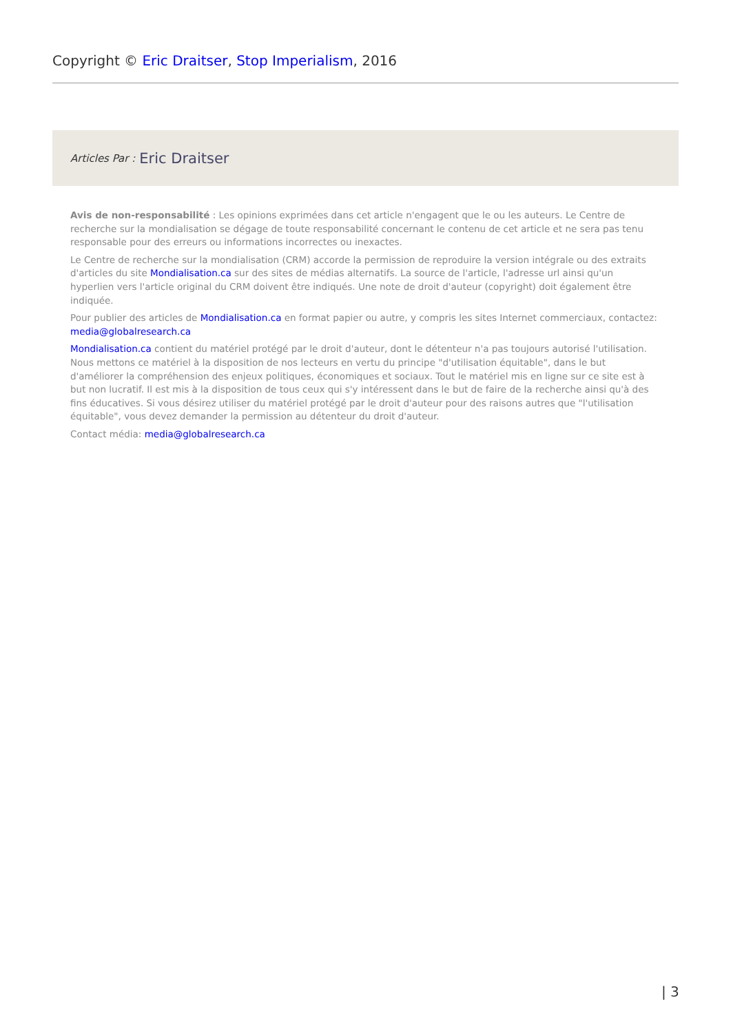Copyright © Eric Draitser, Stop Imperialism, 2016
Articles Par : Eric Draitser
Avis de non-responsabilité : Les opinions exprimées dans cet article n'engagent que le ou les auteurs. Le Centre de recherche sur la mondialisation se dégage de toute responsabilité concernant le contenu de cet article et ne sera pas tenu responsable pour des erreurs ou informations incorrectes ou inexactes.
Le Centre de recherche sur la mondialisation (CRM) accorde la permission de reproduire la version intégrale ou des extraits d'articles du site Mondialisation.ca sur des sites de médias alternatifs. La source de l'article, l'adresse url ainsi qu'un hyperlien vers l'article original du CRM doivent être indiqués. Une note de droit d'auteur (copyright) doit également être indiquée.
Pour publier des articles de Mondialisation.ca en format papier ou autre, y compris les sites Internet commerciaux, contactez: media@globalresearch.ca
Mondialisation.ca contient du matériel protégé par le droit d'auteur, dont le détenteur n'a pas toujours autorisé l'utilisation. Nous mettons ce matériel à la disposition de nos lecteurs en vertu du principe "d'utilisation équitable", dans le but d'améliorer la compréhension des enjeux politiques, économiques et sociaux. Tout le matériel mis en ligne sur ce site est à but non lucratif. Il est mis à la disposition de tous ceux qui s'y intéressent dans le but de faire de la recherche ainsi qu'à des fins éducatives. Si vous désirez utiliser du matériel protégé par le droit d'auteur pour des raisons autres que "l'utilisation équitable", vous devez demander la permission au détenteur du droit d'auteur.
Contact média: media@globalresearch.ca
| 3